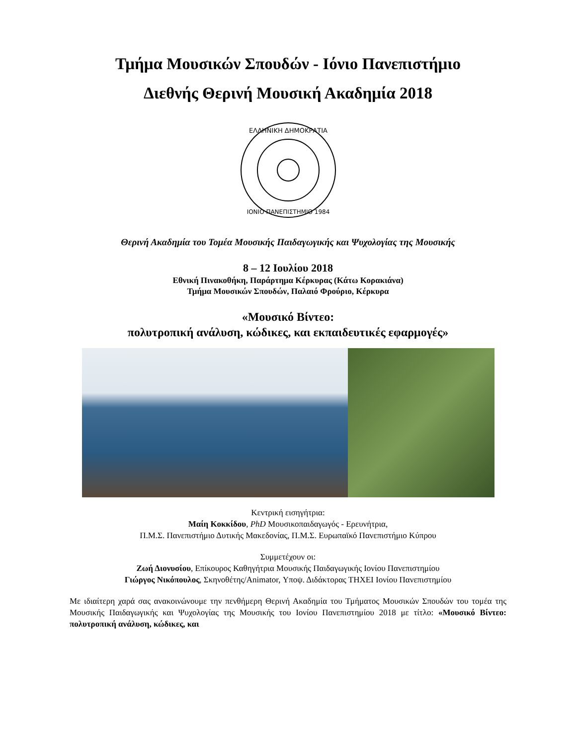Τμήμα Μουσικών Σπουδών - Ιόνιο Πανεπιστήμιο
Διεθνής Θερινή Μουσική Ακαδημία 2018
ΕΛΛΗΝΙΚΗ ΔΗΜΟΚΡΑΤΙΑ
ΙΟΝΙΟ ΠΑΝΕΠΙΣΤΗΜΙΟ 1984
Θερινή Ακαδημία του Τομέα Μουσικής Παιδαγωγικής και Ψυχολογίας της Μουσικής
8 – 12 Ιουλίου 2018
Εθνική Πινακοθήκη, Παράρτημα Κέρκυρας (Κάτω Κορακιάνα)
Τμήμα Μουσικών Σπουδών, Παλαιό Φρούριο, Κέρκυρα
«Μουσικό Βίντεο:
πολυτροπική ανάλυση, κώδικες, και εκπαιδευτικές εφαρμογές»
Κεντρική εισηγήτρια:
Μαίη Κοκκίδου, PhD Μουσικοπαιδαγωγός - Ερευνήτρια,
Π.Μ.Σ. Πανεπιστήμιο Δυτικής Μακεδονίας, Π.Μ.Σ. Ευρωπαϊκό Πανεπιστήμιο Κύπρου
Συμμετέχουν οι:
Ζωή Διονυσίου, Επίκουρος Καθηγήτρια Μουσικής Παιδαγωγικής Ιονίου Πανεπιστημίου
Γιώργος Νικόπουλος, Σκηνοθέτης/Animator, Υποψ. Διδάκτορας ΤΗΧΕΙ Ιονίου Πανεπιστημίου
Με ιδιαίτερη χαρά σας ανακοινώνουμε την πενθήμερη Θερινή Ακαδημία του Τμήματος Μουσικών Σπουδών του τομέα της Μουσικής Παιδαγωγικής και Ψυχολογίας της Μουσικής του Ιονίου Πανεπιστημίου 2018 με τίτλο: «Μουσικό Βίντεο: πολυτροπική ανάλυση, κώδικες, και